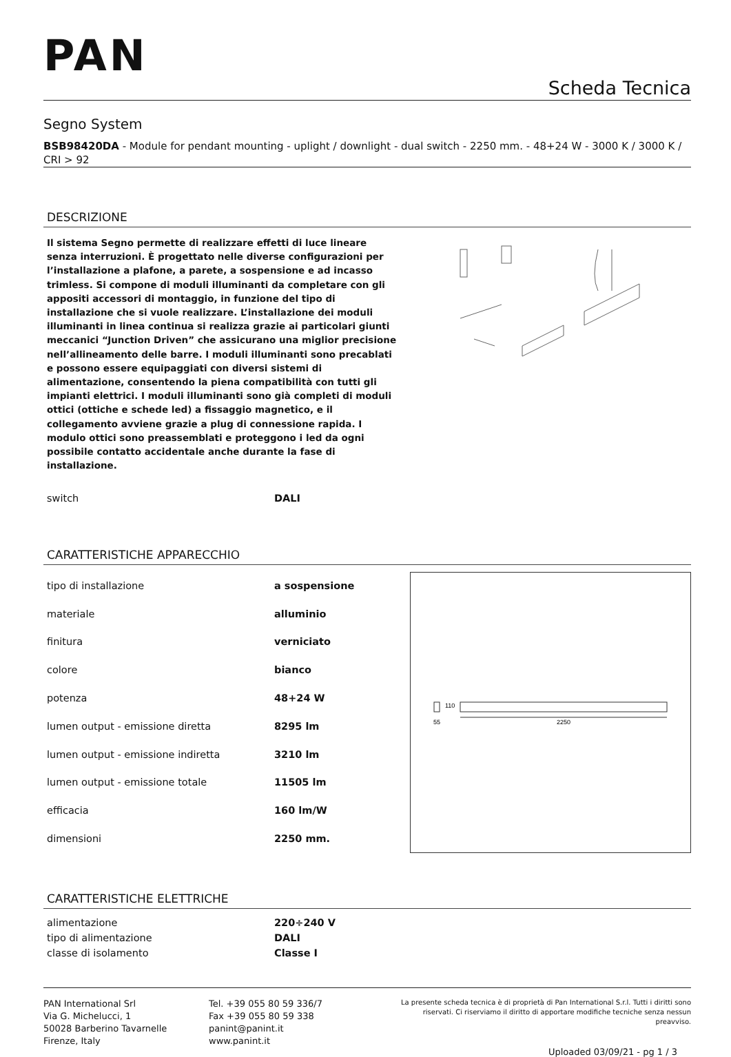PAN
Scheda Tecnica
Segno System
BSB98420DA - Module for pendant mounting - uplight / downlight - dual switch - 2250 mm. - 48+24 W - 3000 K / 3000 K / CRI > 92
DESCRIZIONE
Il sistema Segno permette di realizzare effetti di luce lineare senza interruzioni. È progettato nelle diverse configurazioni per l’installazione a plafone, a parete, a sospensione e ad incasso trimless. Si compone di moduli illuminanti da completare con gli appositi accessori di montaggio, in funzione del tipo di installazione che si vuole realizzare. L’installazione dei moduli illuminanti in linea continua si realizza grazie ai particolari giunti meccanici “Junction Driven” che assicurano una miglior precisione nell’allineamento delle barre. I moduli illuminanti sono precablati e possono essere equipaggiati con diversi sistemi di alimentazione, consentendo la piena compatibilità con tutti gli impianti elettrici. I moduli illuminanti sono già completi di moduli ottici (ottiche e schede led) a fissaggio magnetico, e il collegamento avviene grazie a plug di connessione rapida. I modulo ottici sono preassemblati e proteggono i led da ogni possibile contatto accidentale anche durante la fase di installazione.
| switch | DALI |
CARATTERISTICHE APPARECCHIO
| tipo di installazione | a sospensione |
| materiale | alluminio |
| finitura | verniciato |
| colore | bianco |
| potenza | 48+24 W |
| lumen output - emissione diretta | 8295 lm |
| lumen output - emissione indiretta | 3210 lm |
| lumen output - emissione totale | 11505 lm |
| efficacia | 160 lm/W |
| dimensioni | 2250 mm. |
110
55
2250
CARATTERISTICHE ELETTRICHE
| alimentazione | 220÷240 V |
| tipo di alimentazione | DALI |
| classe di isolamento | Classe I |
PAN International Srl
Via G. Michelucci, 1
50028 Barberino Tavarnelle
Firenze, Italy
Tel. +39 055 80 59 336/7
Fax +39 055 80 59 338
panint@panint.it
www.panint.it
La presente scheda tecnica è di proprietà di Pan International S.r.l. Tutti i diritti sono riservati. Ci riserviamo il diritto di apportare modifiche tecniche senza nessun preavviso.
Uploaded 03/09/21 - pg 1 / 3